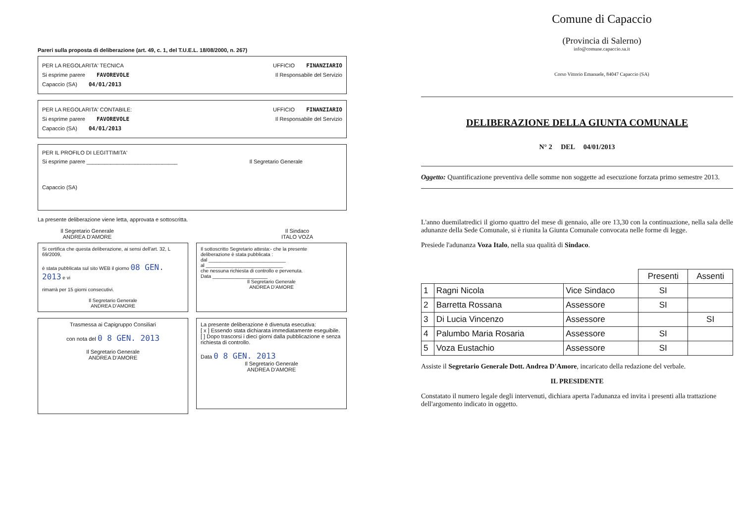Pareri sulla proposta di deliberazione (art. 49, c. 1, del T.U.E.L. 18/08/2000, n. 267)
PER LA REGOLARITA' TECNICA UFFICIO FINANZIARIO
Si esprime parere FAVOREVOLE Il Responsabile del Servizio
Capaccio (SA) 04/01/2013
PER LA REGOLARITA' CONTABILE: UFFICIO FINANZIARIO
Si esprime parere FAVOREVOLE Il Responsabile del Servizio
Capaccio (SA) 04/01/2013
PER IL PROFILO DI LEGITTIMITA'
Si esprime parere ______________________________ Il Segretario Generale
Capaccio (SA)
La presente deliberazione viene letta, approvata e sottoscritta.
Il Segretario Generale
ANDREA D'AMORE
Il Sindaco
ITALO VOZA
Si certifica che questa deliberazione, ai sensi dell'art. 32, L 69/2009,
è stata pubblicata sul sito WEB il giorno 08 GEN. 2013 e vi
rimarrà per 15 giorni consecutivi.
Il Segretario Generale
ANDREA D'AMORE
Il sottoscritto Segretario attesta:- che la presente
deliberazione è stata pubblicata :
dal ____________________________
al ____________________________
che nessuna richiesta di controllo e pervenuta.
Data ____________________
Il Segretario Generale
ANDREA D'AMORE
Trasmessa ai Capigruppo Consiliari
con nota del 0 8 GEN. 2013
Il Segretario Generale
ANDREA D'AMORE
La presente deliberazione è divenuta esecutiva:
[ x ] Essendo stata dichiarata immediatamente eseguibile.
[ ] Dopo trascorsi i dieci giorni dalla pubblicazione e senza richiesta di controllo.
Data 0 8 GEN. 2013
Il Segretario Generale
ANDREA D'AMORE
Comune di Capaccio
(Provincia di Salerno)
info@comune.capaccio.sa.it
Corso Vittorio Emanuele, 84047 Capaccio (SA)
DELIBERAZIONE DELLA GIUNTA COMUNALE
N° 2 DEL 04/01/2013
Oggetto: Quantificazione preventiva delle somme non soggette ad esecuzione forzata primo semestre 2013.
L'anno duemilatredici il giorno quattro del mese di gennaio, alle ore 13,30 con la continuazione, nella sala delle adunanze della Sede Comunale, si è riunita la Giunta Comunale convocata nelle forme di legge.
Presiede l'adunanza Voza Italo, nella sua qualità di Sindaco.
| | | | Presenti | Assenti |
| --- | --- | --- | --- | --- |
| 1 | Ragni Nicola | Vice Sindaco | SI | |
| 2 | Barretta Rossana | Assessore | SI | |
| 3 | Di Lucia Vincenzo | Assessore | | SI |
| 4 | Palumbo Maria Rosaria | Assessore | SI | |
| 5 | Voza Eustachio | Assessore | SI | |
Assiste il Segretario Generale Dott. Andrea D'Amore, incaricato della redazione del verbale.
IL PRESIDENTE
Constatato il numero legale degli intervenuti, dichiara aperta l'adunanza ed invita i presenti alla trattazione dell'argomento indicato in oggetto.